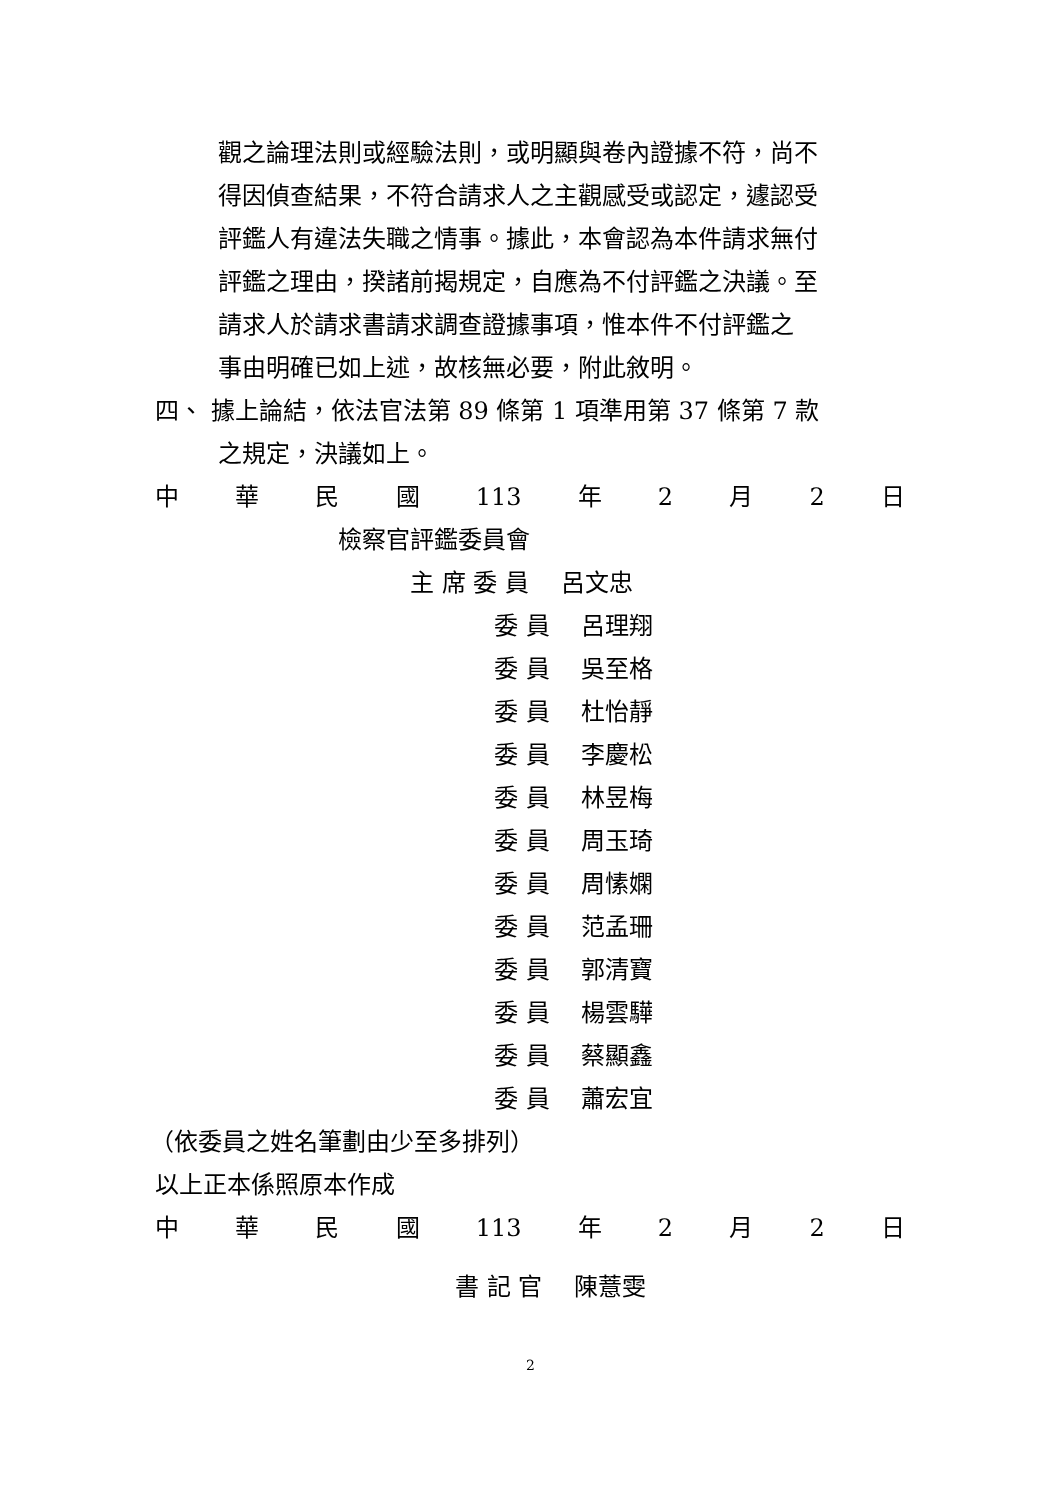觀之論理法則或經驗法則，或明顯與卷內證據不符，尚不
得因偵查結果，不符合請求人之主觀感受或認定，遽認受
評鑑人有違法失職之情事。據此，本會認為本件請求無付
評鑑之理由，揆諸前揭規定，自應為不付評鑑之決議。至
請求人於請求書請求調查證據事項，惟本件不付評鑑之
事由明確已如上述，故核無必要，附此敘明。
四、 據上論結，依法官法第 89 條第 1 項準用第 37 條第 7 款
之規定，決議如上。
中華民國 113 年 2 月 2 日
檢察官評鑑委員會
主 席 委 員　 呂文忠
委 員　 呂理翔
委 員　 吳至格
委 員　 杜怡靜
委 員　 李慶松
委 員　 林昱梅
委 員　 周玉琦
委 員　 周愫嫻
委 員　 范孟珊
委 員　 郭清寶
委 員　 楊雲驊
委 員　 蔡顯鑫
委 員　 蕭宏宜
（依委員之姓名筆劃由少至多排列）
以上正本係照原本作成
中華民國 113 年 2 月 2 日
書 記 官　 陳薏雯
2